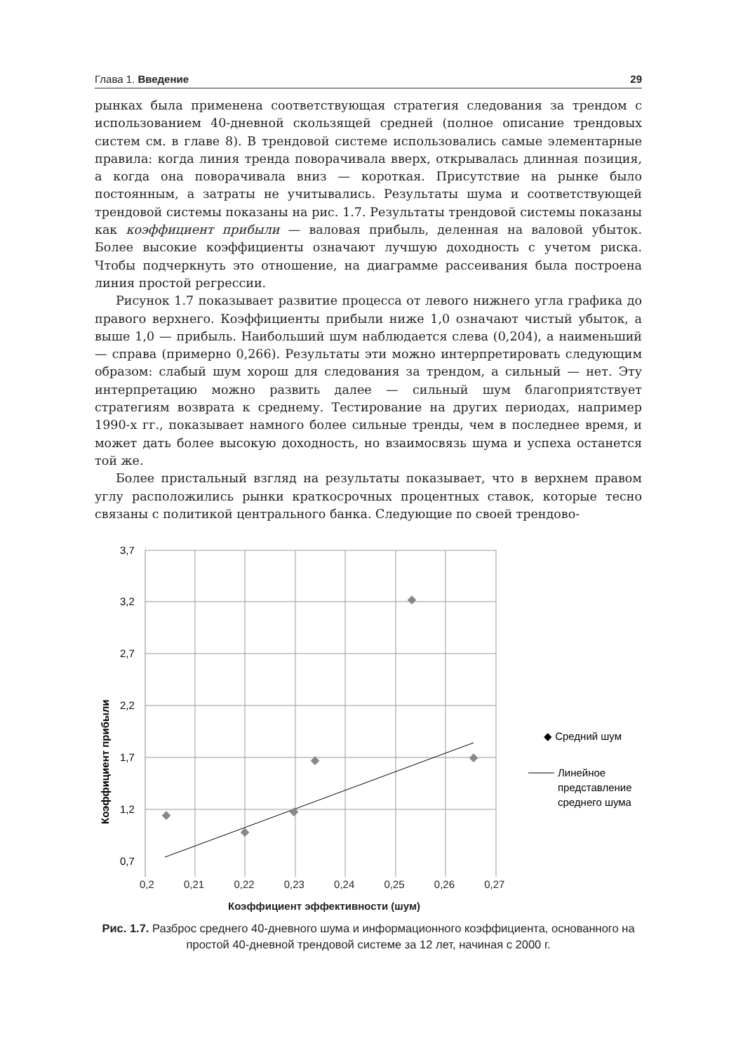Глава 1. Введение 29
рынках была применена соответствующая стратегия следования за трендом с использованием 40-дневной скользящей средней (полное описание трендовых систем см. в главе 8). В трендовой системе использовались самые элементарные правила: когда линия тренда поворачивала вверх, открывалась длинная позиция, а когда она поворачивала вниз — короткая. Присутствие на рынке было постоянным, а затраты не учитывались. Результаты шума и соответствующей трендовой системы показаны на рис. 1.7. Результаты трендовой системы показаны как коэффициент прибыли — валовая прибыль, деленная на валовой убыток. Более высокие коэффициенты означают лучшую доходность с учетом риска. Чтобы подчеркнуть это отношение, на диаграмме рассеивания была построена линия простой регрессии.
Рисунок 1.7 показывает развитие процесса от левого нижнего угла графика до правого верхнего. Коэффициенты прибыли ниже 1,0 означают чистый убыток, а выше 1,0 — прибыль. Наибольший шум наблюдается слева (0,204), а наименьший — справа (примерно 0,266). Результаты эти можно интерпретировать следующим образом: слабый шум хорош для следования за трендом, а сильный — нет. Эту интерпретацию можно развить далее — сильный шум благоприятствует стратегиям возврата к среднему. Тестирование на других периодах, например 1990-х гг., показывает намного более сильные тренды, чем в последнее время, и может дать более высокую доходность, но взаимосвязь шума и успеха останется той же.
Более пристальный взгляд на результаты показывает, что в верхнем правом углу расположились рынки краткосрочных процентных ставок, которые тесно связаны с политикой центрального банка. Следующие по своей трендово-
3,7
3,2
2,7
2,2
1,7
1,2
0,7
Коэффициент прибыли
◆ Средний шум
Линейное
представление
среднего шума
0,2 0,21 0,22 0,23 0,24 0,25 0,26 0,27
Коэффициент эффективности (шум)
Рис. 1.7. Разброс среднего 40-дневного шума и информационного коэффициента, основанного на простой 40-дневной трендовой системе за 12 лет, начиная с 2000 г.